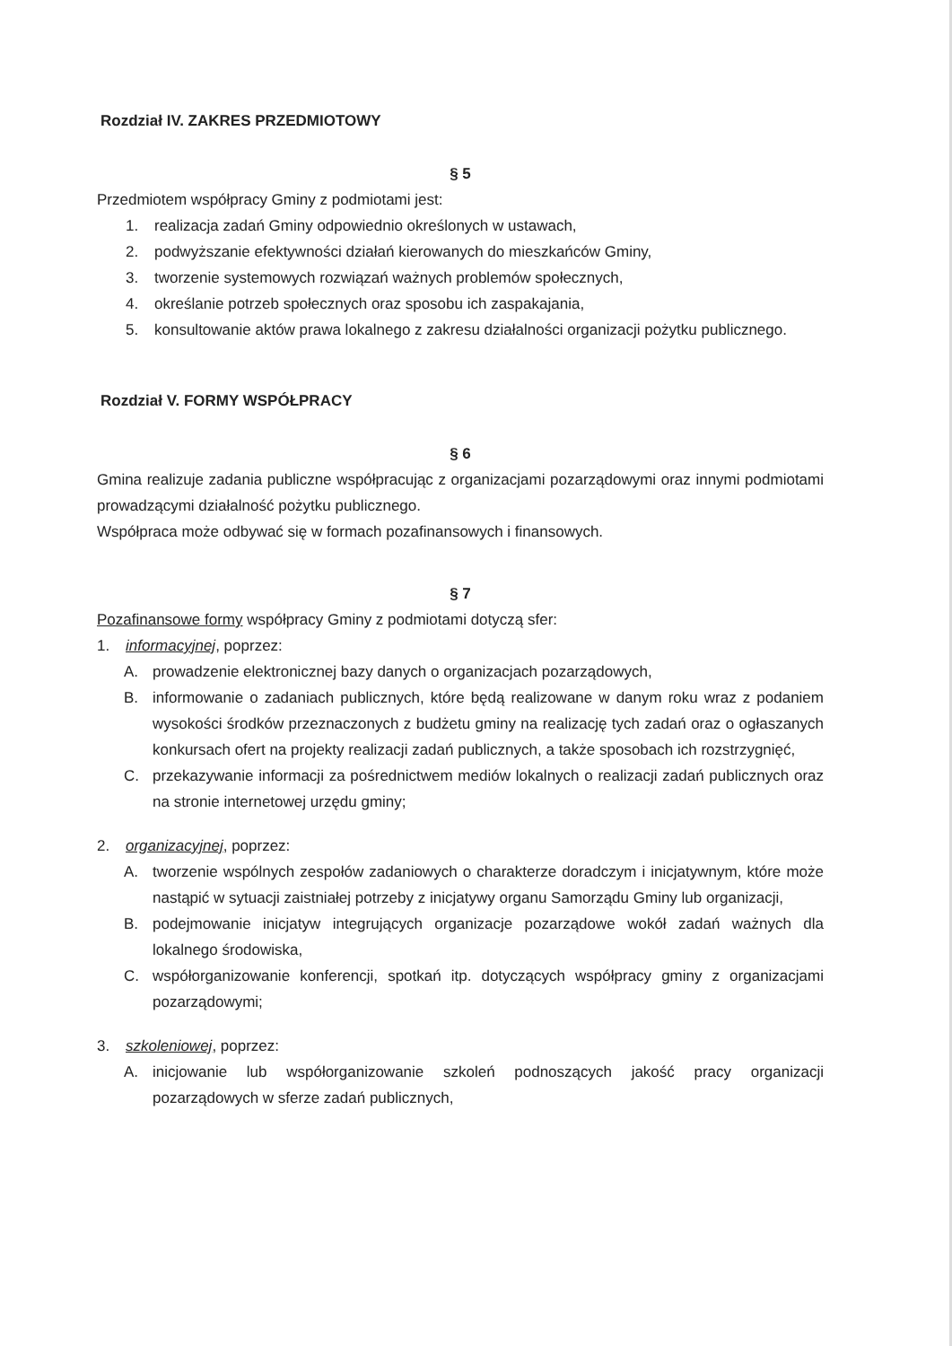Rozdział IV. ZAKRES PRZEDMIOTOWY
§ 5
Przedmiotem współpracy Gminy z podmiotami jest:
1. realizacja zadań Gminy odpowiednio określonych w ustawach,
2. podwyższanie efektywności działań kierowanych do mieszkańców Gminy,
3. tworzenie systemowych rozwiązań ważnych problemów społecznych,
4. określanie potrzeb społecznych oraz sposobu ich zaspakajania,
5. konsultowanie aktów prawa lokalnego z zakresu działalności organizacji pożytku publicznego.
Rozdział V. FORMY WSPÓŁPRACY
§ 6
Gmina realizuje zadania publiczne współpracując z organizacjami pozarządowymi oraz innymi podmiotami prowadzącymi działalność pożytku publicznego.
Współpraca może odbywać się w formach pozafinansowych i finansowych.
§ 7
Pozafinansowe formy współpracy Gminy z podmiotami dotyczą sfer:
1. informacyjnej, poprzez:
A. prowadzenie elektronicznej bazy danych o organizacjach pozarządowych,
B. informowanie o zadaniach publicznych, które będą realizowane w danym roku wraz z podaniem wysokości środków przeznaczonych z budżetu gminy na realizację tych zadań oraz o ogłaszanych konkursach ofert na projekty realizacji zadań publicznych, a także sposobach ich rozstrzygnięć,
C. przekazywanie informacji za pośrednictwem mediów lokalnych o realizacji zadań publicznych oraz na stronie internetowej urzędu gminy;
2. organizacyjnej, poprzez:
A. tworzenie wspólnych zespołów zadaniowych o charakterze doradczym i inicjatywnym, które może nastąpić w sytuacji zaistniałej potrzeby z inicjatywy organu Samorządu Gminy lub organizacji,
B. podejmowanie inicjatyw integrujących organizacje pozarządowe wokół zadań ważnych dla lokalnego środowiska,
C. współorganizowanie konferencji, spotkań itp. dotyczących współpracy gminy z organizacjami pozarządowymi;
3. szkoleniowej, poprzez:
A. inicjowanie lub współorganizowanie szkoleń podnoszących jakość pracy organizacji pozarządowych w sferze zadań publicznych,